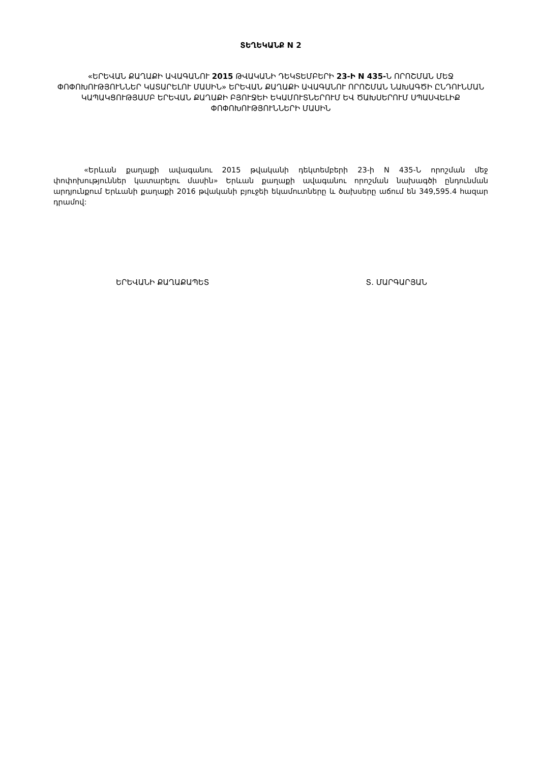ՏԵՂԵԿԱՆՔ N 2
«ԵՐԵՎԱՆ ՔԱՂԱՔԻ ԱՎԱԳԱՆՈՒ 2015 ԹՎԱԿԱՆԻ ԴԵԿՏԵՄԲԵՐԻ 23-Ի N 435-Ն ՈՐՈՇՄԱՆ ՄԵՋ ՓՈՓՈԽՈՒԹՅՈՒՆՆԵՐ ԿԱՏԱՐԵԼՈՒ ՄԱՍԻՆ» ԵՐԵՎԱՆ ՔԱՂԱՔԻ ԱՎԱԳԱՆՈՒ ՈՐՈՇՄԱՆ ՆԱԽԱԳԾԻ ԸՆԴՈՒՆՄԱՆ ԿԱՊԱԿՑՈՒԹՅԱՄԲ ԵՐԵՎԱՆ ՔԱՂԱՔԻ ԲՅՈՒՋԵԻ ԵԿԱՄՈՒՏՆԵՐՈՒՄ ԵՎ ԾԱԽՍԵՐՈՒՄ ՍՊԱՍՎԵԼԻՔ ՓՈՓՈԽՈՒԹՅՈՒՆՆԵՐԻ ՄԱՍԻՆ
«Երևան քաղաքի ավագանու 2015 թվականի դեկտեմբերի 23-ի N 435-Ն որոշման մեջ փոփոխություններ կատարելու մասին» Երևան քաղաքի ավագանու որոշման նախագծի ընդունման արդյունքում Երևանի քաղաքի 2016 թվականի բյուջեի եկամուտները և ծախսերը աճում են 349,595.4 հազար դրամով:
ԵՐԵՎԱՆԻ ՔԱՂԱՔԱՊԵՏ Տ. ՄԱՐԳԱՐՅԱՆ